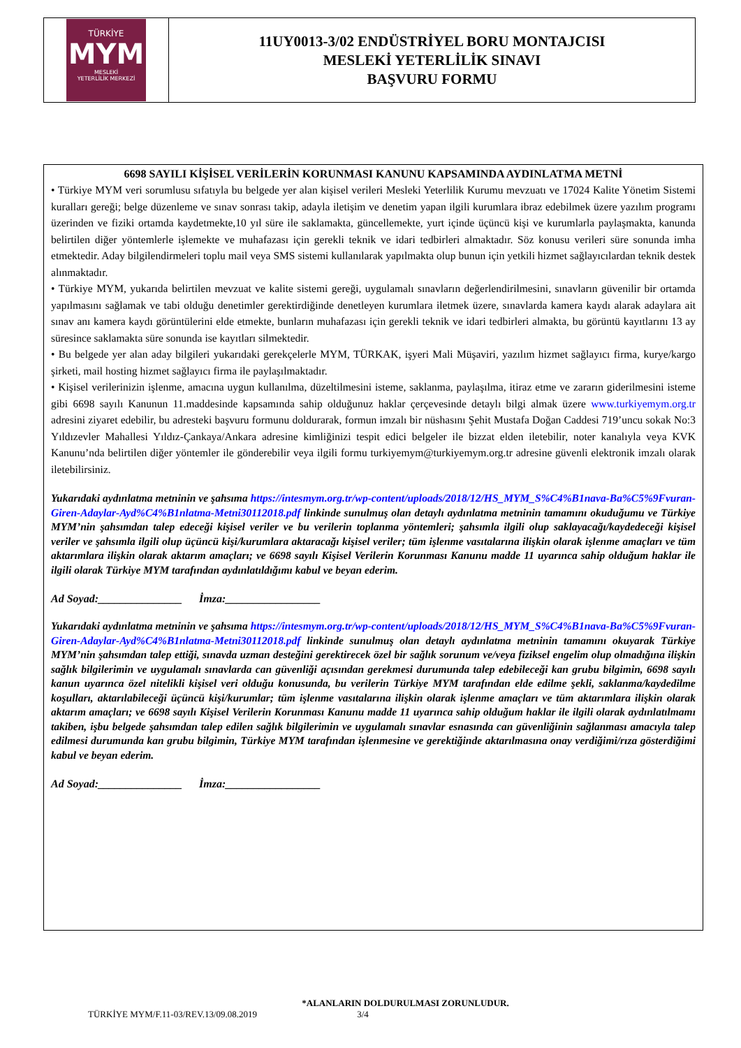| TÜRKİYE MYM MESLEKİ YETERLİLİK MERKEZİ | 11UY0013-3/02 ENDÜSTRİYEL BORU MONTAJCISI MESLEKİ YETERLİLİK SINAVI BAŞVURU FORMU |
6698 SAYILI KİŞİSEL VERİLERİN KORUNMASI KANUNU KAPSAMINDA AYDINLATMA METNİ
• Türkiye MYM veri sorumlusu sıfatıyla bu belgede yer alan kişisel verileri Mesleki Yeterlilik Kurumu mevzuatı ve 17024 Kalite Yönetim Sistemi kuralları gereği; belge düzenleme ve sınav sonrası takip, adayla iletişim ve denetim yapan ilgili kurumlara ibraz edebilmek üzere yazılım programı üzerinden ve fiziki ortamda kaydetmekte,10 yıl süre ile saklamakta, güncellemekte, yurt içinde üçüncü kişi ve kurumlarla paylaşmakta, kanunda belirtilen diğer yöntemlerle işlemekte ve muhafazası için gerekli teknik ve idari tedbirleri almaktadır. Söz konusu verileri süre sonunda imha etmektedir. Aday bilgilendirmeleri toplu mail veya SMS sistemi kullanılarak yapılmakta olup bunun için yetkili hizmet sağlayıcılardan teknik destek alınmaktadır.
• Türkiye MYM, yukarıda belirtilen mevzuat ve kalite sistemi gereği, uygulamalı sınavların değerlendirilmesini, sınavların güvenilir bir ortamda yapılmasını sağlamak ve tabi olduğu denetimler gerektirdiğinde denetleyen kurumlara iletmek üzere, sınavlarda kamera kaydı alarak adaylara ait sınav anı kamera kaydı görüntülerini elde etmekte, bunların muhafazası için gerekli teknik ve idari tedbirleri almakta, bu görüntü kayıtlarını 13 ay süresince saklamakta süre sonunda ise kayıtları silmektedir.
• Bu belgede yer alan aday bilgileri yukarıdaki gerekçelerle MYM, TÜRKAK, işyeri Mali Müşaviri, yazılım hizmet sağlayıcı firma, kurye/kargo şirketi, mail hosting hizmet sağlayıcı firma ile paylaşılmaktadır.
• Kişisel verilerinizin işlenme, amacına uygun kullanılma, düzeltilmesini isteme, saklanma, paylaşılma, itiraz etme ve zararın giderilmesini isteme gibi 6698 sayılı Kanunun 11.maddesinde kapsamında sahip olduğunuz haklar çerçevesinde detaylı bilgi almak üzere www.turkiyemym.org.tr adresini ziyaret edebilir, bu adresteki başvuru formunu doldurarak, formun imzalı bir nüshasını Şehit Mustafa Doğan Caddesi 719’uncu sokak No:3 Yıldızevler Mahallesi Yıldız-Çankaya/Ankara adresine kimliğinizi tespit edici belgeler ile bizzat elden iletebilir, noter kanalıyla veya KVK Kanunu’nda belirtilen diğer yöntemler ile gönderebilir veya ilgili formu turkiyemym@turkiyemym.org.tr adresine güvenli elektronik imzalı olarak iletebilirsiniz.
Yukarıdaki aydınlatma metninin ve şahsıma https://intesmym.org.tr/wp-content/uploads/2018/12/HS_MYM_S%C4%B1nava-Ba%C5%9Fvuran-Giren-Adaylar-Ayd%C4%B1nlatma-Metni30112018.pdf linkinde sunulmuş olan detaylı aydınlatma metninin tamamını okuduğumu ve Türkiye MYM’nin şahsımdan talep edeceği kişisel veriler ve bu verilerin toplanma yöntemleri; şahsımla ilgili olup saklayacağı/kaydedeceği kişisel veriler ve şahsımla ilgili olup üçüncü kişi/kurumlara aktaracağı kişisel veriler; tüm işlenme vasıtalarına ilişkin olarak işlenme amaçları ve tüm aktarımlara ilişkin olarak aktarım amaçları; ve 6698 sayılı Kişisel Verilerin Korunması Kanunu madde 11 uyarınca sahip olduğum haklar ile ilgili olarak Türkiye MYM tarafından aydınlatıldığımı kabul ve beyan ederim.
Ad Soyad:_______________ İmza:_________________
Yukarıdaki aydınlatma metninin ve şahsıma https://intesmym.org.tr/wp-content/uploads/2018/12/HS_MYM_S%C4%B1nava-Ba%C5%9Fvuran-Giren-Adaylar-Ayd%C4%B1nlatma-Metni30112018.pdf linkinde sunulmuş olan detaylı aydınlatma metninin tamamını okuyarak Türkiye MYM’nin şahsımdan talep ettiği, sınavda uzman desteğini gerektirecek özel bir sağlık sorunum ve/veya fiziksel engelim olup olmadığına ilişkin sağlık bilgilerimin ve uygulamalı sınavlarda can güvenliği açısından gerekmesi durumunda talep edebileceği kan grubu bilgimin, 6698 sayılı kanun uyarınca özel nitelikli kişisel veri olduğu konusunda, bu verilerin Türkiye MYM tarafından elde edilme şekli, saklanma/kaydedilme koşulları, aktarılabileceği üçüncü kişi/kurumlar; tüm işlenme vasıtalarına ilişkin olarak işlenme amaçları ve tüm aktarımlara ilişkin olarak aktarım amaçları; ve 6698 sayılı Kişisel Verilerin Korunması Kanunu madde 11 uyarınca sahip olduğum haklar ile ilgili olarak aydınlatılmamı takiben, işbu belgede şahsımdan talep edilen sağlık bilgilerimin ve uygulamalı sınavlar esnasında can güvenliğinin sağlanması amacıyla talep edilmesi durumunda kan grubu bilgimin, Türkiye MYM tarafından işlenmesine ve gerektiğinde aktarılmasına onay verdiğimi/rıza gösterdiğimi kabul ve beyan ederim.
Ad Soyad:_______________ İmza:_________________
*ALANLARIN DOLDURULMASI ZORUNLUDUR.
TÜRKİYE MYM/F.11-03/REV.13/09.08.2019 3/4